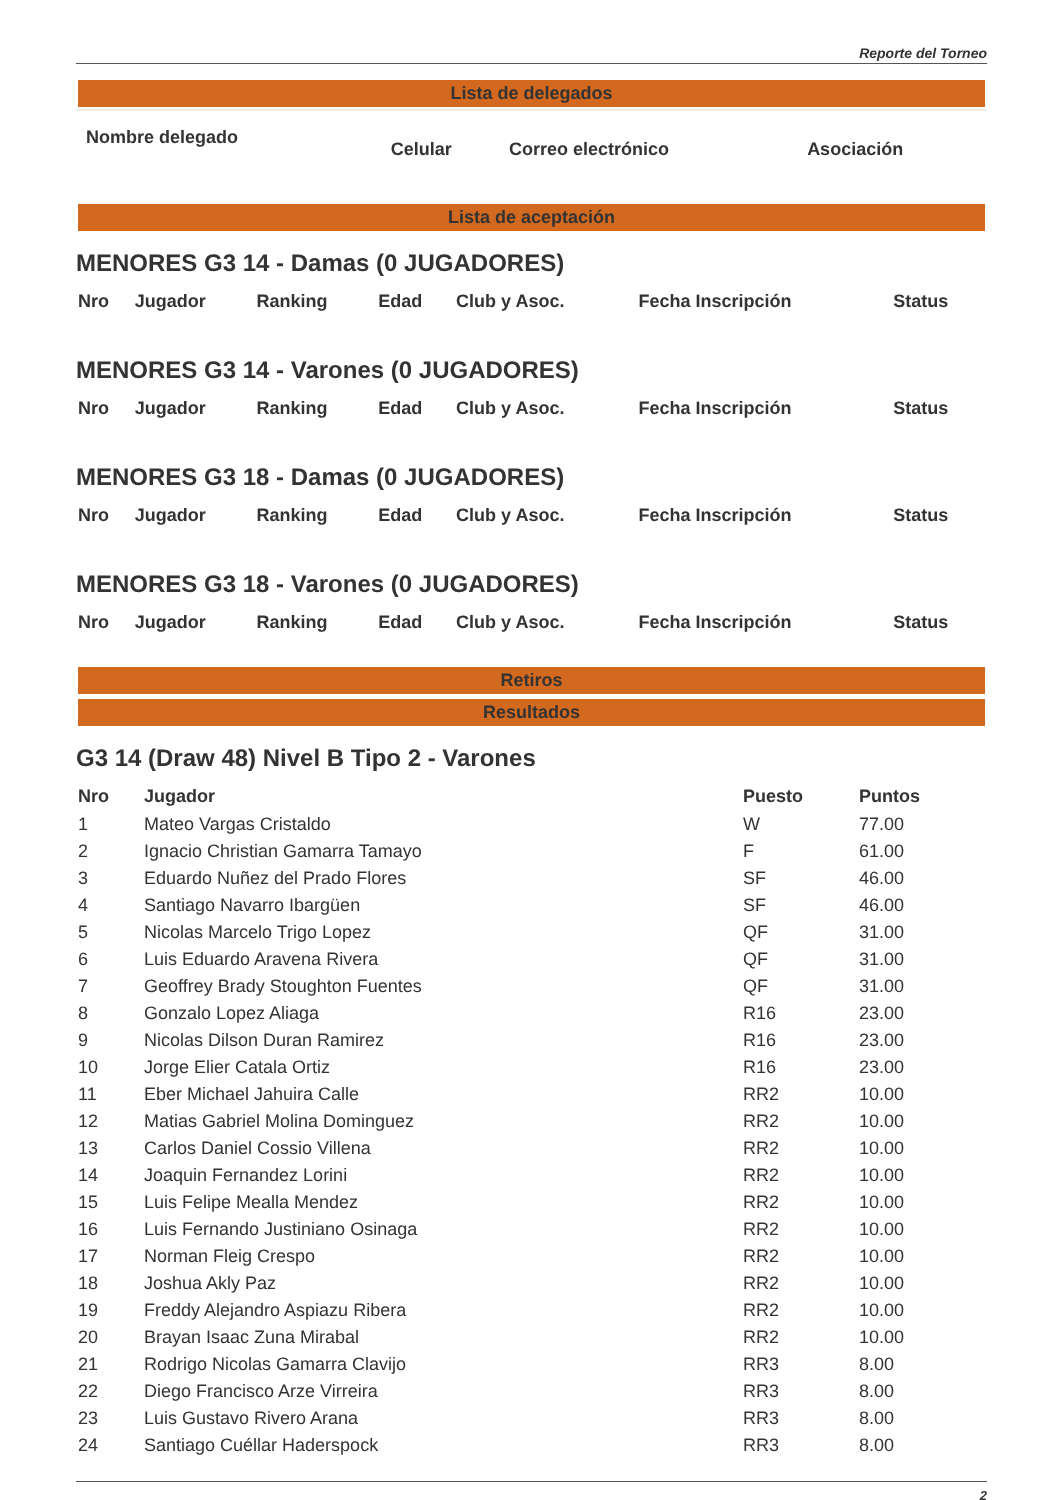Reporte del Torneo
Lista de delegados
| Nombre delegado | Celular | Correo electrónico | Asociación |
| --- | --- | --- | --- |
Lista de aceptación
MENORES G3 14 - Damas (0 JUGADORES)
| Nro | Jugador | Ranking | Edad | Club y Asoc. | Fecha Inscripción | Status |
| --- | --- | --- | --- | --- | --- | --- |
MENORES G3 14 - Varones (0 JUGADORES)
| Nro | Jugador | Ranking | Edad | Club y Asoc. | Fecha Inscripción | Status |
| --- | --- | --- | --- | --- | --- | --- |
MENORES G3 18 - Damas (0 JUGADORES)
| Nro | Jugador | Ranking | Edad | Club y Asoc. | Fecha Inscripción | Status |
| --- | --- | --- | --- | --- | --- | --- |
MENORES G3 18 - Varones (0 JUGADORES)
| Nro | Jugador | Ranking | Edad | Club y Asoc. | Fecha Inscripción | Status |
| --- | --- | --- | --- | --- | --- | --- |
Retiros
Resultados
G3 14 (Draw 48) Nivel B Tipo 2 - Varones
| Nro | Jugador | Puesto | Puntos |
| --- | --- | --- | --- |
| 1 | Mateo Vargas Cristaldo | W | 77.00 |
| 2 | Ignacio Christian Gamarra Tamayo | F | 61.00 |
| 3 | Eduardo Nuñez del Prado Flores | SF | 46.00 |
| 4 | Santiago Navarro Ibargüen | SF | 46.00 |
| 5 | Nicolas Marcelo Trigo Lopez | QF | 31.00 |
| 6 | Luis Eduardo Aravena Rivera | QF | 31.00 |
| 7 | Geoffrey Brady Stoughton Fuentes | QF | 31.00 |
| 8 | Gonzalo Lopez Aliaga | R16 | 23.00 |
| 9 | Nicolas Dilson Duran Ramirez | R16 | 23.00 |
| 10 | Jorge Elier Catala Ortiz | R16 | 23.00 |
| 11 | Eber Michael Jahuira Calle | RR2 | 10.00 |
| 12 | Matias Gabriel Molina Dominguez | RR2 | 10.00 |
| 13 | Carlos Daniel Cossio Villena | RR2 | 10.00 |
| 14 | Joaquin Fernandez Lorini | RR2 | 10.00 |
| 15 | Luis Felipe Mealla Mendez | RR2 | 10.00 |
| 16 | Luis Fernando Justiniano Osinaga | RR2 | 10.00 |
| 17 | Norman Fleig Crespo | RR2 | 10.00 |
| 18 | Joshua Akly Paz | RR2 | 10.00 |
| 19 | Freddy Alejandro Aspiazu Ribera | RR2 | 10.00 |
| 20 | Brayan Isaac Zuna Mirabal | RR2 | 10.00 |
| 21 | Rodrigo Nicolas Gamarra Clavijo | RR3 | 8.00 |
| 22 | Diego Francisco Arze Virreira | RR3 | 8.00 |
| 23 | Luis Gustavo Rivero Arana | RR3 | 8.00 |
| 24 | Santiago Cuéllar Haderspock | RR3 | 8.00 |
2